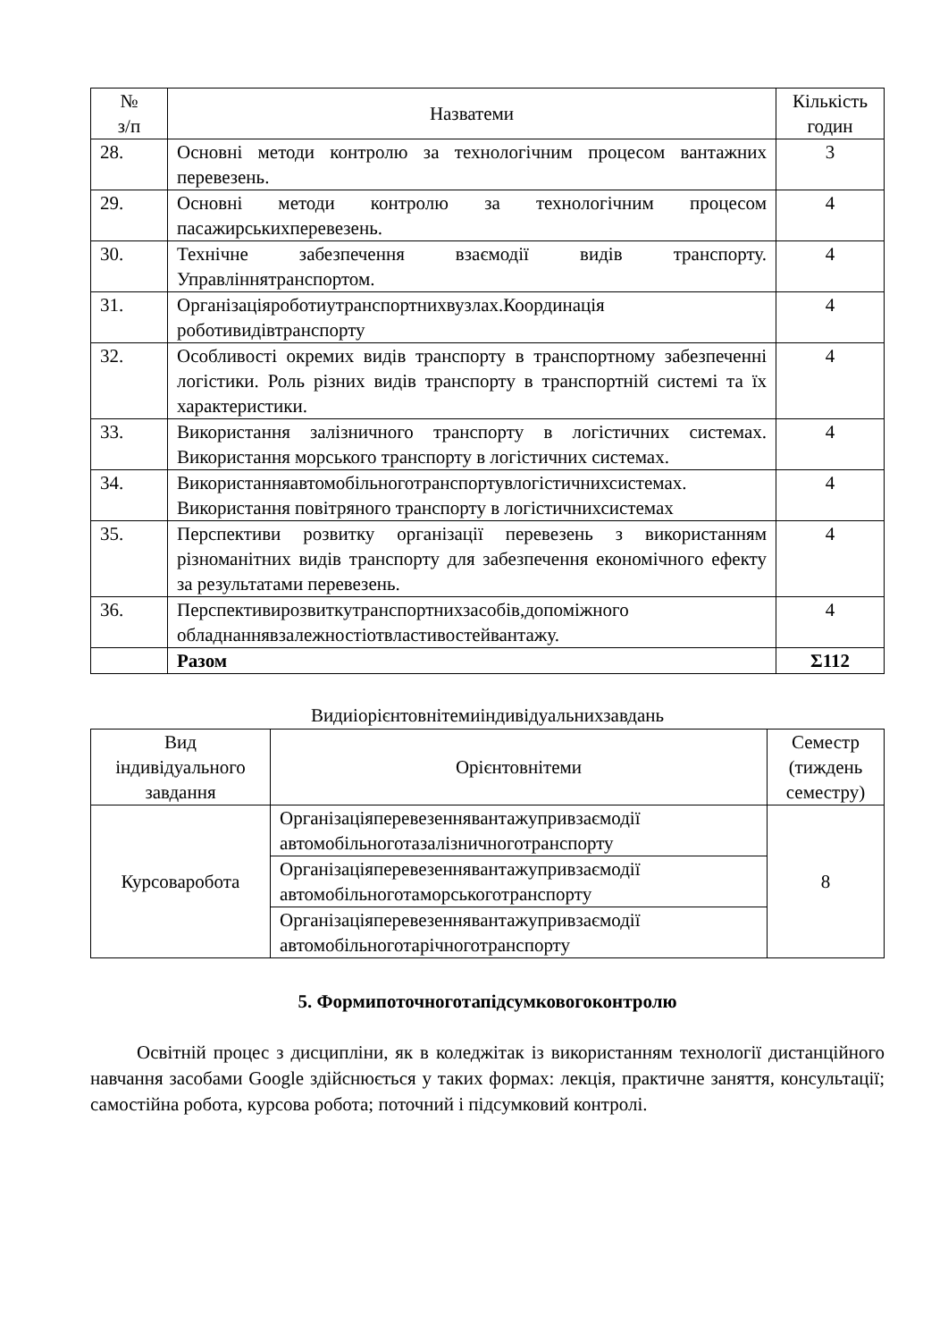| № з/п | Назватеми | Кількість годин |
| --- | --- | --- |
| 28. | Основні методи контролю за технологічним процесом вантажних перевезень. | 3 |
| 29. | Основні методи контролю за технологічним процесом пасажирськихперевезень. | 4 |
| 30. | Технічне забезпечення взаємодії видів транспорту. Управліннятранспортом. | 4 |
| 31. | Організаціяроботиутранспортнихвузлах.Координація роботивидівтранспорту | 4 |
| 32. | Особливості окремих видів транспорту в транспортному забезпеченні логістики. Роль різних видів транспорту в транспортній системі та їх характеристики. | 4 |
| 33. | Використання залізничного транспорту в логістичних системах. Використання морського транспорту в логістичних системах. | 4 |
| 34. | Використанняавтомобільноготранспортувлогістичнихсистемах. Використання повітряного транспорту в логістичнихсистемах | 4 |
| 35. | Перспективи розвитку організації перевезень з використанням різноманітних видів транспорту для забезпечення економічного ефекту за результатами перевезень. | 4 |
| 36. | Перспективирозвиткутранспортнихзасобів,допоміжного обладнаннявзалежностіотвластивостейвантажу. | 4 |
| | Разом | Σ112 |
Видиіорієнтовнітемиіндивідуальнихзавдань
| Вид індивідуального завдання | Орієнтовнітеми | Семестр (тиждень семестру) |
| --- | --- | --- |
| Курсоваробота | Організаціяперевезеннявантажупривзаємодії автомобільноготазалізничноготранспорту | 8 |
| | Організаціяперевезеннявантажупривзаємодії автомобільноготаморськоготранспорту | |
| | Організаціяперевезеннявантажупривзаємодії автомобільноготарічноготранспорту | |
5. Формипоточноготапідсумковогоконтролю
Освітній процес з дисципліни, як в коледжітак із використанням технології дистанційного навчання засобами Google здійснюється у таких формах: лекція, практичне заняття, консультації; самостійна робота, курсова робота; поточний і підсумковий контролі.